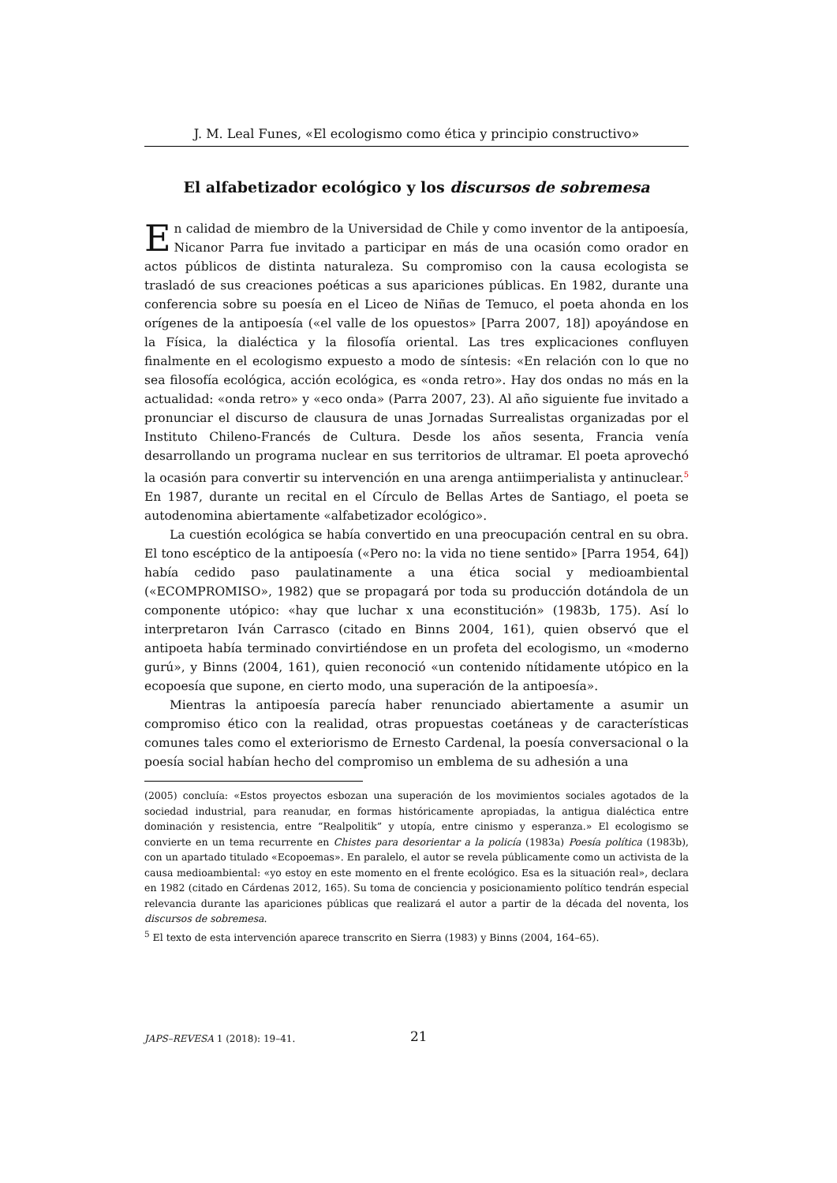J. M. Leal Funes, «El ecologismo como ética y principio constructivo»
El alfabetizador ecológico y los discursos de sobremesa
En calidad de miembro de la Universidad de Chile y como inventor de la antipoesía, Nicanor Parra fue invitado a participar en más de una ocasión como orador en actos públicos de distinta naturaleza. Su compromiso con la causa ecologista se trasladó de sus creaciones poéticas a sus apariciones públicas. En 1982, durante una conferencia sobre su poesía en el Liceo de Niñas de Temuco, el poeta ahonda en los orígenes de la antipoesía («el valle de los opuestos» [Parra 2007, 18]) apoyándose en la Física, la dialéctica y la filosofía oriental. Las tres explicaciones confluyen finalmente en el ecologismo expuesto a modo de síntesis: «En relación con lo que no sea filosofía ecológica, acción ecológica, es «onda retro». Hay dos ondas no más en la actualidad: «onda retro» y «eco onda» (Parra 2007, 23). Al año siguiente fue invitado a pronunciar el discurso de clausura de unas Jornadas Surrealistas organizadas por el Instituto Chileno-Francés de Cultura. Desde los años sesenta, Francia venía desarrollando un programa nuclear en sus territorios de ultramar. El poeta aprovechó la ocasión para convertir su intervención en una arenga antiimperialista y antinuclear.<sup>5</sup> En 1987, durante un recital en el Círculo de Bellas Artes de Santiago, el poeta se autodenomina abiertamente «alfabetizador ecológico».
La cuestión ecológica se había convertido en una preocupación central en su obra. El tono escéptico de la antipoesía («Pero no: la vida no tiene sentido» [Parra 1954, 64]) había cedido paso paulatinamente a una ética social y medioambiental («ECOMPROMISO», 1982) que se propagará por toda su producción dotándola de un componente utópico: «hay que luchar x una econstitución» (1983b, 175). Así lo interpretaron Iván Carrasco (citado en Binns 2004, 161), quien observó que el antipoeta había terminado convirtiéndose en un profeta del ecologismo, un «moderno gurú», y Binns (2004, 161), quien reconoció «un contenido nítidamente utópico en la ecopoesía que supone, en cierto modo, una superación de la antipoesía».
Mientras la antipoesía parecía haber renunciado abiertamente a asumir un compromiso ético con la realidad, otras propuestas coetáneas y de características comunes tales como el exteriorismo de Ernesto Cardenal, la poesía conversacional o la poesía social habían hecho del compromiso un emblema de su adhesión a una
(2005) concluía: «Estos proyectos esbozan una superación de los movimientos sociales agotados de la sociedad industrial, para reanudar, en formas históricamente apropiadas, la antigua dialéctica entre dominación y resistencia, entre “Realpolitik” y utopía, entre cinismo y esperanza.» El ecologismo se convierte en un tema recurrente en Chistes para desorientar a la policía (1983a) Poesía política (1983b), con un apartado titulado «Ecopoemas». En paralelo, el autor se revela públicamente como un activista de la causa medioambiental: «yo estoy en este momento en el frente ecológico. Esa es la situación real», declara en 1982 (citado en Cárdenas 2012, 165). Su toma de conciencia y posicionamiento político tendrán especial relevancia durante las apariciones públicas que realizará el autor a partir de la década del noventa, los discursos de sobremesa.
<sup>5</sup> El texto de esta intervención aparece transcrito en Sierra (1983) y Binns (2004, 164–65).
JAPS–REVESA 1 (2018): 19–41. 21